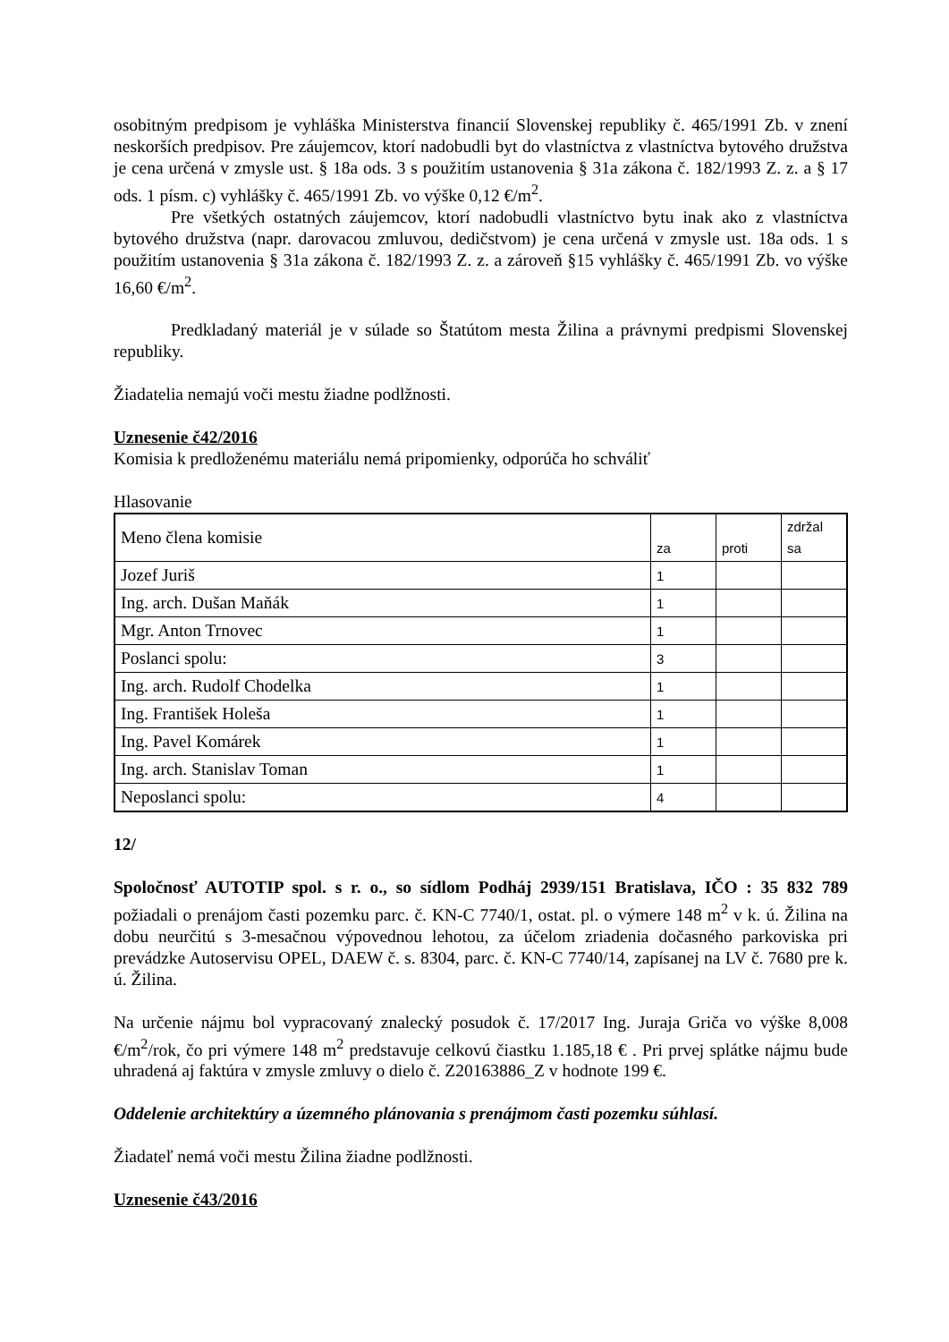osobitným predpisom je vyhláška Ministerstva financií Slovenskej republiky č. 465/1991 Zb. v znení neskorších predpisov. Pre záujemcov, ktorí nadobudli byt do vlastníctva z vlastníctva bytového družstva je cena určená v zmysle ust. § 18a ods. 3 s použitím ustanovenia § 31a zákona č. 182/1993 Z. z. a § 17 ods. 1 písm. c) vyhlášky č. 465/1991 Zb. vo výške 0,12 €/m<sup>2</sup>.
Pre všetkých ostatných záujemcov, ktorí nadobudli vlastníctvo bytu inak ako z vlastníctva bytového družstva (napr. darovacou zmluvou, dedičstvom) je cena určená v zmysle ust. 18a ods. 1 s použitím ustanovenia § 31a zákona č. 182/1993 Z. z. a zároveň §15 vyhlášky č. 465/1991 Zb. vo výške 16,60 €/m<sup>2</sup>.
Predkladaný materiál je v súlade so Štatútom mesta Žilina a právnymi predpismi Slovenskej republiky.
Žiadatelia nemajú voči mestu žiadne podlžnosti.
Uznesenie č42/2016
Komisia k predloženému materiálu nemá pripomienky, odporúča ho schváliť
Hlasovanie
| Meno člena komisie | za | proti | zdržal sa |
| Jozef Juriš | 1 | | |
| Ing. arch. Dušan Maňák | 1 | | |
| Mgr. Anton Trnovec | 1 | | |
| Poslanci spolu: | 3 | | |
| Ing. arch. Rudolf Chodelka | 1 | | |
| Ing. František Holeša | 1 | | |
| Ing. Pavel Komárek | 1 | | |
| Ing. arch. Stanislav Toman | 1 | | |
| Neposlanci spolu: | 4 | | |
12/
Spoločnosť AUTOTIP spol. s r. o., so sídlom Podháj 2939/151 Bratislava, IČO : 35 832 789 požiadali o prenájom časti pozemku parc. č. KN-C 7740/1, ostat. pl. o výmere 148 m<sup>2</sup> v k. ú. Žilina na dobu neurčitú s 3-mesačnou výpovednou lehotou, za účelom zriadenia dočasného parkoviska pri prevádzke Autoservisu OPEL, DAEW č. s. 8304, parc. č. KN-C 7740/14, zapísanej na LV č. 7680 pre k. ú. Žilina.
Na určenie nájmu bol vypracovaný znalecký posudok č. 17/2017 Ing. Juraja Griča vo výške 8,008 €/m<sup>2</sup>/rok, čo pri výmere 148 m<sup>2</sup> predstavuje celkovú čiastku 1.185,18 € . Pri prvej splátke nájmu bude uhradená aj faktúra v zmysle zmluvy o dielo č. Z20163886_Z v hodnote 199 €.
Oddelenie architektúry a územného plánovania s prenájmom časti pozemku súhlasí.
Žiadateľ nemá voči mestu Žilina žiadne podlžnosti.
Uznesenie č43/2016